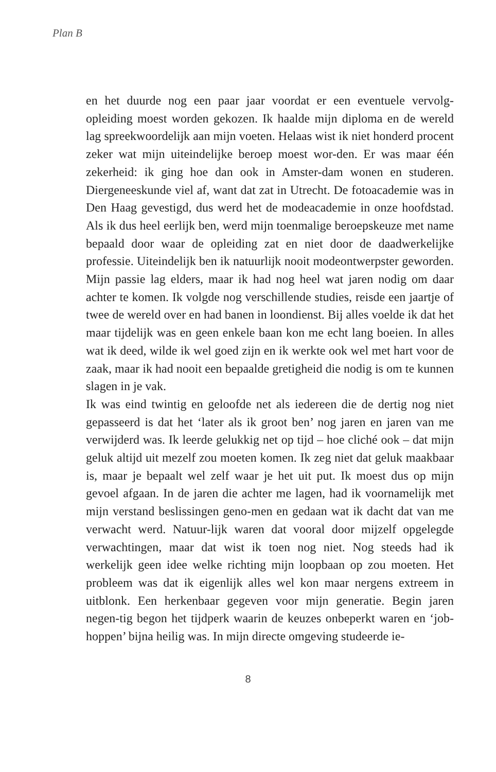Plan B
en het duurde nog een paar jaar voordat er een eventuele vervolg-opleiding moest worden gekozen. Ik haalde mijn diploma en de wereld lag spreekwoordelijk aan mijn voeten. Helaas wist ik niet honderd procent zeker wat mijn uiteindelijke beroep moest wor-den. Er was maar één zekerheid: ik ging hoe dan ook in Amster-dam wonen en studeren. Diergeneeskunde viel af, want dat zat in Utrecht. De fotoacademie was in Den Haag gevestigd, dus werd het de modeacademie in onze hoofdstad. Als ik dus heel eerlijk ben, werd mijn toenmalige beroepskeuze met name bepaald door waar de opleiding zat en niet door de daadwerkelijke professie. Uiteindelijk ben ik natuurlijk nooit modeontwerpster geworden. Mijn passie lag elders, maar ik had nog heel wat jaren nodig om daar achter te komen. Ik volgde nog verschillende studies, reisde een jaartje of twee de wereld over en had banen in loondienst. Bij alles voelde ik dat het maar tijdelijk was en geen enkele baan kon me echt lang boeien. In alles wat ik deed, wilde ik wel goed zijn en ik werkte ook wel met hart voor de zaak, maar ik had nooit een bepaalde gretigheid die nodig is om te kunnen slagen in je vak.
Ik was eind twintig en geloofde net als iedereen die de dertig nog niet gepasseerd is dat het ‘later als ik groot ben’ nog jaren en jaren van me verwijderd was. Ik leerde gelukkig net op tijd – hoe cliché ook – dat mijn geluk altijd uit mezelf zou moeten komen. Ik zeg niet dat geluk maakbaar is, maar je bepaalt wel zelf waar je het uit put. Ik moest dus op mijn gevoel afgaan. In de jaren die achter me lagen, had ik voornamelijk met mijn verstand beslissingen geno-men en gedaan wat ik dacht dat van me verwacht werd. Natuur-lijk waren dat vooral door mijzelf opgelegde verwachtingen, maar dat wist ik toen nog niet. Nog steeds had ik werkelijk geen idee welke richting mijn loopbaan op zou moeten. Het probleem was dat ik eigenlijk alles wel kon maar nergens extreem in uitblonk. Een herkenbaar gegeven voor mijn generatie. Begin jaren negen-tig begon het tijdperk waarin de keuzes onbeperkt waren en ‘job-hoppen’ bijna heilig was. In mijn directe omgeving studeerde ie-
8